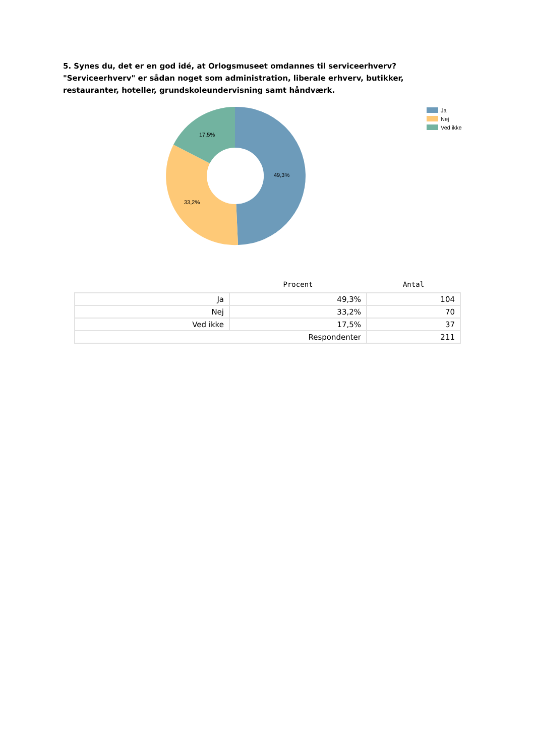5. Synes du, det er en god idé, at Orlogsmuseet omdannes til serviceerhverv? "Serviceerhverv" er sådan noget som administration, liberale erhverv, butikker, restauranter, hoteller, grundskoleundervisning samt håndværk.
49,3%
33,2%
17,5%
Ja
Nej
Ved ikke
| | Procent | Antal |
| --- | --- | --- |
| Ja | 49,3% | 104 |
| Nej | 33,2% | 70 |
| Ved ikke | 17,5% | 37 |
| Respondenter | | 211 |